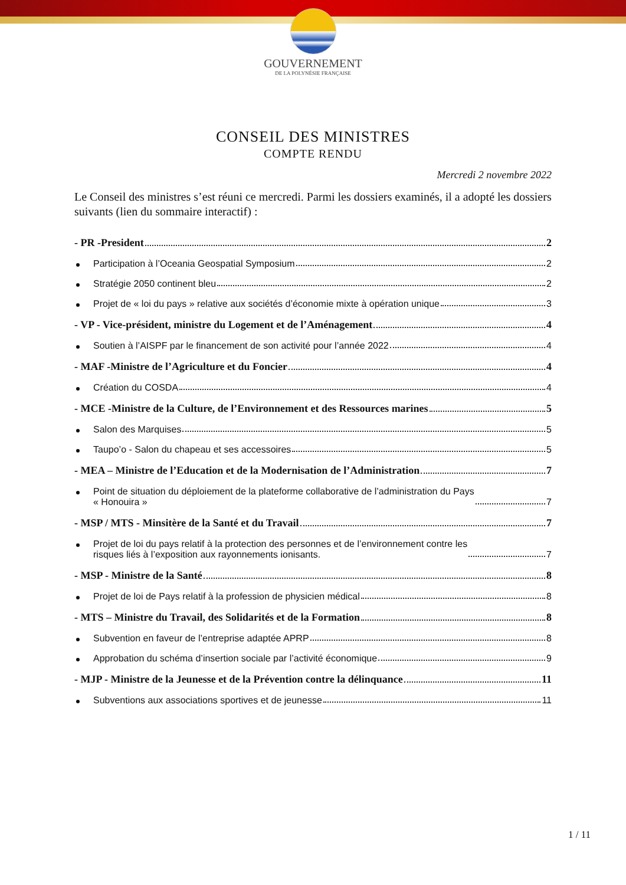GOUVERNEMENT
DE LA POLYNÉSIE FRANÇAISE
CONSEIL DES MINISTRES
COMPTE RENDU
Mercredi 2 novembre 2022
Le Conseil des ministres s’est réuni ce mercredi. Parmi les dossiers examinés, il a adopté les dossiers suivants (lien du sommaire interactif) :
- PR -President 2
Participation à l’Oceania Geospatial Symposium 2
Stratégie 2050 continent bleu 2
Projet de « loi du pays » relative aux sociétés d’économie mixte à opération unique 3
- VP - Vice-président, ministre du Logement et de l’Aménagement 4
Soutien à l’AISPF par le financement de son activité pour l’année 2022 4
- MAF -Ministre de l’Agriculture et du Foncier 4
Création du COSDA 4
- MCE -Ministre de la Culture, de l’Environnement et des Ressources marines 5
Salon des Marquises 5
Taupo’o - Salon du chapeau et ses accessoires 5
- MEA – Ministre de l’Education et de la Modernisation de l’Administration 7
Point de situation du déploiement de la plateforme collaborative de l’administration du Pays
« Honouira » 7
- MSP / MTS - Minsitère de la Santé et du Travail 7
Projet de loi du pays relatif à la protection des personnes et de l’environnement contre les
risques liés à l’exposition aux rayonnements ionisants. 7
- MSP - Ministre de la Santé 8
Projet de loi de Pays relatif à la profession de physicien médical 8
- MTS – Ministre du Travail, des Solidarités et de la Formation 8
Subvention en faveur de l’entreprise adaptée APRP 8
Approbation du schéma d’insertion sociale par l’activité économique 9
- MJP - Ministre de la Jeunesse et de la Prévention contre la délinquance 11
Subventions aux associations sportives et de jeunesse 11
1 / 11